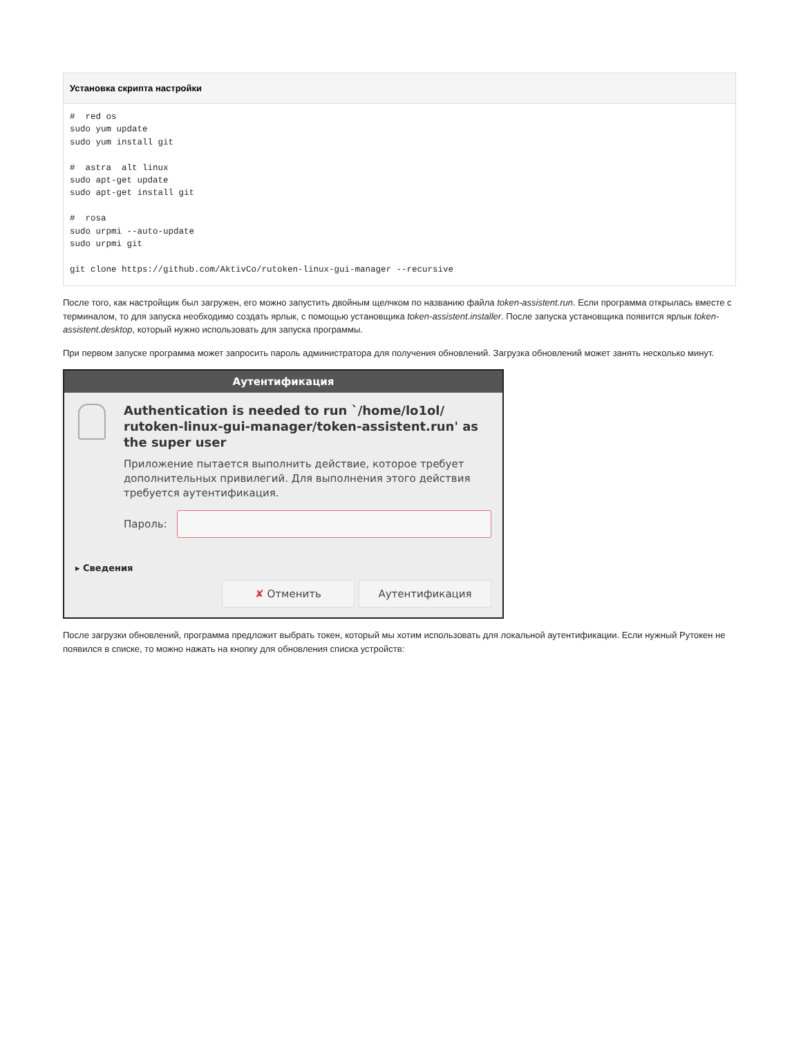Установка скрипта настройки
#  red os
sudo yum update
sudo yum install git

#  astra  alt linux
sudo apt-get update
sudo apt-get install git

#  rosa
sudo urpmi --auto-update
sudo urpmi git

git clone https://github.com/AktivCo/rutoken-linux-gui-manager --recursive
После того, как настройщик был загружен, его можно запустить двойным щелчком по названию файла token-assistent.run. Если программа открылась вместе с терминалом, то для запуска необходимо создать ярлык, с помощью установщика token-assistent.installer. После запуска установщика появится ярлык token-assistent.desktop, который нужно использовать для запуска программы.
При первом запуске программа может запросить пароль администратора для получения обновлений. Загрузка обновлений может занять несколько минут.
Аутентификация
Authentication is needed to run `/home/lo1ol/ rutoken-linux-gui-manager/token-assistent.run' as the super user
Приложение пытается выполнить действие, которое требует дополнительных привилегий. Для выполнения этого действия требуется аутентификация.
Пароль:
▸ Сведения
✘ Отменить Аутентификация
После загрузки обновлений, программа предложит выбрать токен, который мы хотим использовать для локальной аутентификации. Если нужный Рутокен не появился в списке, то можно нажать на кнопку для обновления списка устройств: